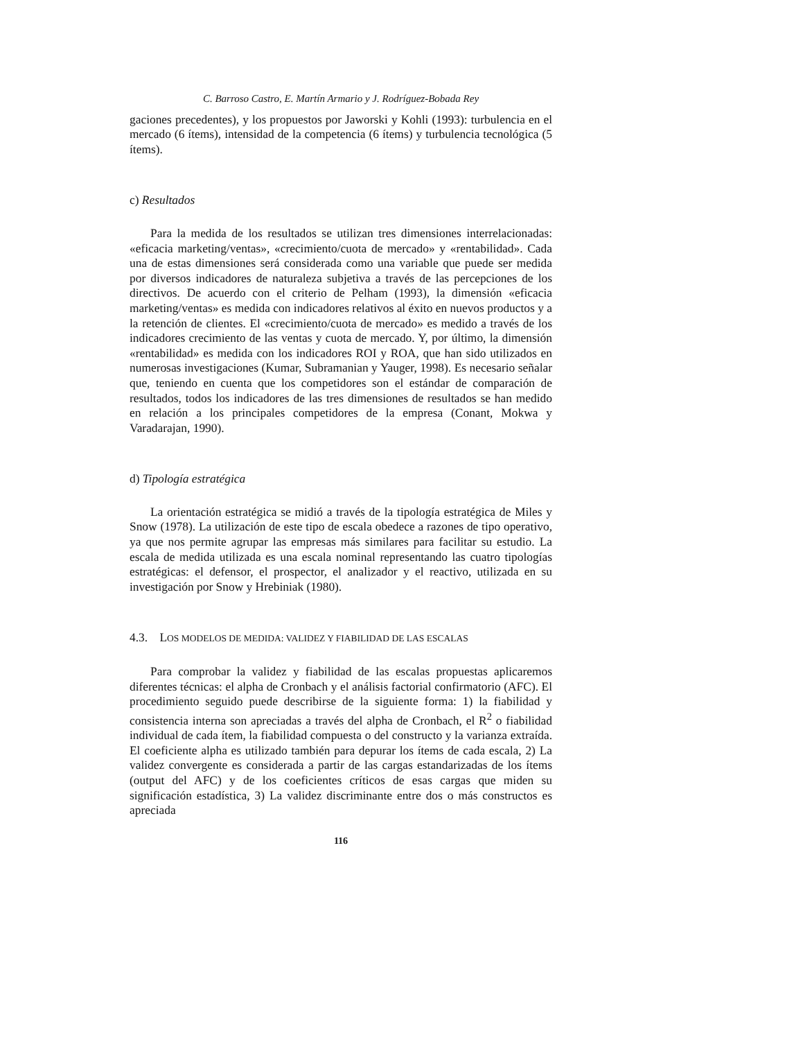C. Barroso Castro, E. Martín Armario y J. Rodríguez-Bobada Rey
gaciones precedentes), y los propuestos por Jaworski y Kohli (1993): turbulencia en el mercado (6 ítems), intensidad de la competencia (6 ítems) y turbulencia tecnológica (5 ítems).
c) Resultados
Para la medida de los resultados se utilizan tres dimensiones interrelacionadas: «eficacia marketing/ventas», «crecimiento/cuota de mercado» y «rentabilidad». Cada una de estas dimensiones será considerada como una variable que puede ser medida por diversos indicadores de naturaleza subjetiva a través de las percepciones de los directivos. De acuerdo con el criterio de Pelham (1993), la dimensión «eficacia marketing/ventas» es medida con indicadores relativos al éxito en nuevos productos y a la retención de clientes. El «crecimiento/cuota de mercado» es medido a través de los indicadores crecimiento de las ventas y cuota de mercado. Y, por último, la dimensión «rentabilidad» es medida con los indicadores ROI y ROA, que han sido utilizados en numerosas investigaciones (Kumar, Subramanian y Yauger, 1998). Es necesario señalar que, teniendo en cuenta que los competidores son el estándar de comparación de resultados, todos los indicadores de las tres dimensiones de resultados se han medido en relación a los principales competidores de la empresa (Conant, Mokwa y Varadarajan, 1990).
d) Tipología estratégica
La orientación estratégica se midió a través de la tipología estratégica de Miles y Snow (1978). La utilización de este tipo de escala obedece a razones de tipo operativo, ya que nos permite agrupar las empresas más similares para facilitar su estudio. La escala de medida utilizada es una escala nominal representando las cuatro tipologías estratégicas: el defensor, el prospector, el analizador y el reactivo, utilizada en su investigación por Snow y Hrebiniak (1980).
4.3. LOS MODELOS DE MEDIDA: VALIDEZ Y FIABILIDAD DE LAS ESCALAS
Para comprobar la validez y fiabilidad de las escalas propuestas aplicaremos diferentes técnicas: el alpha de Cronbach y el análisis factorial confirmatorio (AFC). El procedimiento seguido puede describirse de la siguiente forma: 1) la fiabilidad y consistencia interna son apreciadas a través del alpha de Cronbach, el R<sup>2</sup> o fiabilidad individual de cada ítem, la fiabilidad compuesta o del constructo y la varianza extraída. El coeficiente alpha es utilizado también para depurar los ítems de cada escala, 2) La validez convergente es considerada a partir de las cargas estandarizadas de los ítems (output del AFC) y de los coeficientes críticos de esas cargas que miden su significación estadística, 3) La validez discriminante entre dos o más constructos es apreciada
116